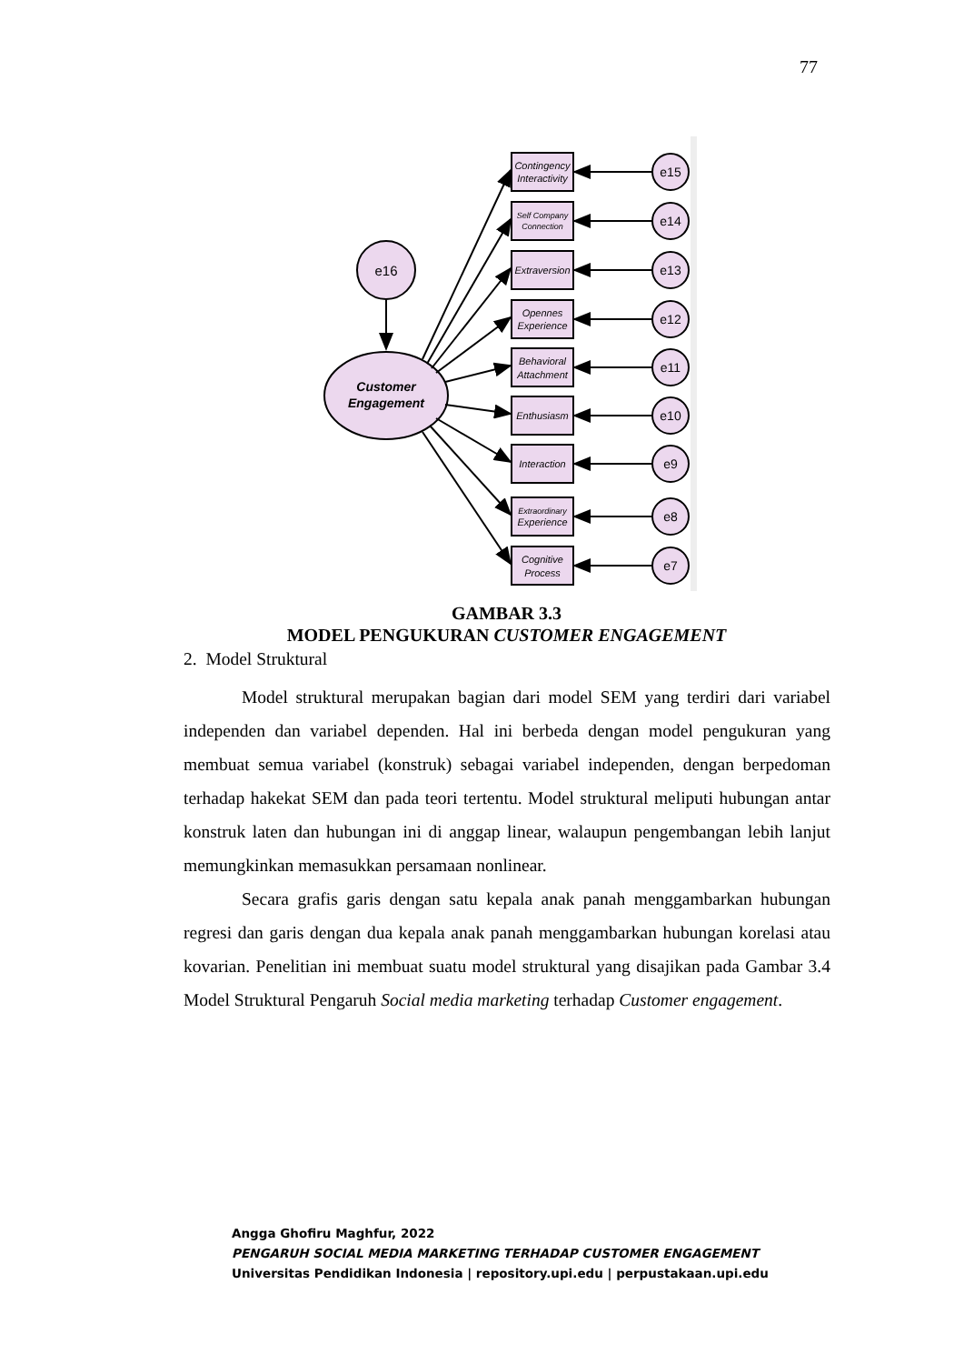77
e16
Customer
Engagement
Contingency
Interactivity
Self Company
Connection
Extraversion
Opennes
Experience
Behavioral
Attachment
Enthusiasm
Interaction
Extraordinary
Experience
Cognitive
Process
e15
e14
e13
e12
e11
e10
e9
e8
e7
GAMBAR 3.3
MODEL PENGUKURAN CUSTOMER ENGAGEMENT
2. Model Struktural
Model struktural merupakan bagian dari model SEM yang terdiri dari variabel independen dan variabel dependen. Hal ini berbeda dengan model pengukuran yang membuat semua variabel (konstruk) sebagai variabel independen, dengan berpedoman terhadap hakekat SEM dan pada teori tertentu. Model struktural meliputi hubungan antar konstruk laten dan hubungan ini di anggap linear, walaupun pengembangan lebih lanjut memungkinkan memasukkan persamaan nonlinear.
Secara grafis garis dengan satu kepala anak panah menggambarkan hubungan regresi dan garis dengan dua kepala anak panah menggambarkan hubungan korelasi atau kovarian. Penelitian ini membuat suatu model struktural yang disajikan pada Gambar 3.4 Model Struktural Pengaruh Social media marketing terhadap Customer engagement.
Angga Ghofiru Maghfur, 2022
PENGARUH SOCIAL MEDIA MARKETING TERHADAP CUSTOMER ENGAGEMENT
Universitas Pendidikan Indonesia | repository.upi.edu | perpustakaan.upi.edu